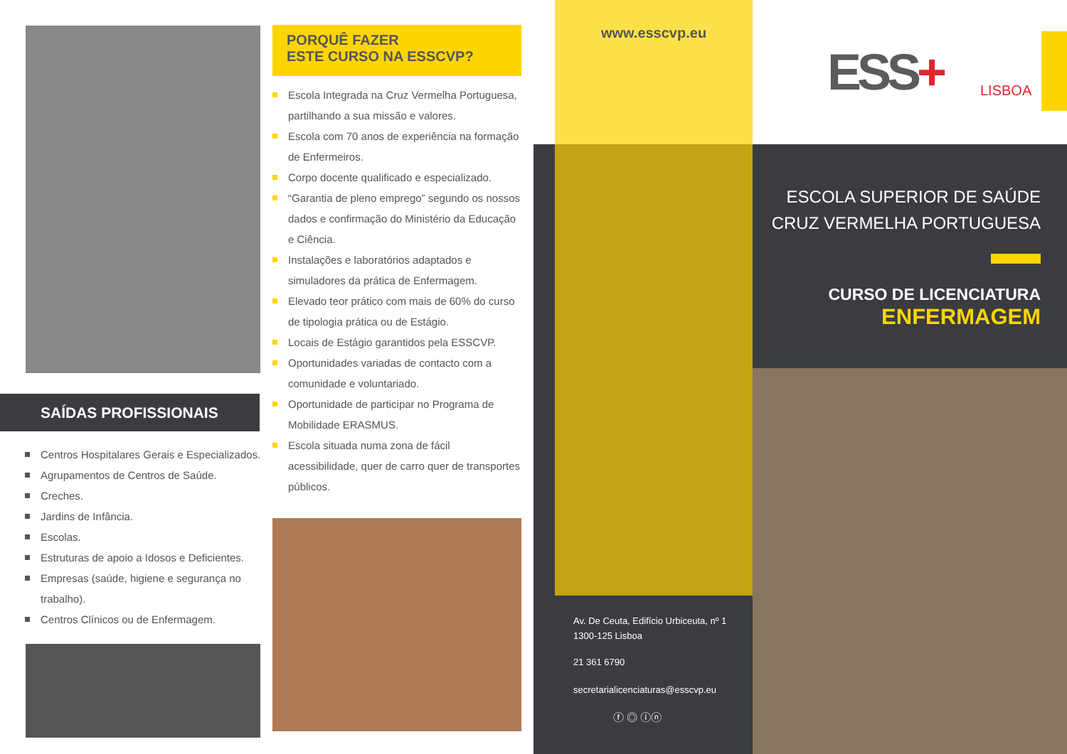SAÍDAS PROFISSIONAIS
Centros Hospitalares Gerais e Especializados.
Agrupamentos de Centros de Saúde.
Creches.
Jardins de Infância.
Escolas.
Estruturas de apoio a Idosos e Deficientes.
Empresas (saúde, higiene e segurança no trabalho).
Centros Clínicos ou de Enfermagem.
PORQUÊ FAZER
ESTE CURSO NA ESSCVP?
Escola Integrada na Cruz Vermelha Portuguesa, partilhando a sua missão e valores.
Escola com 70 anos de experiência na formação de Enfermeiros.
Corpo docente qualificado e especializado.
“Garantia de pleno emprego” segundo os nossos dados e confirmação do Ministério da Educação e Ciência.
Instalações e laboratórios adaptados e simuladores da prática de Enfermagem.
Elevado teor prático com mais de 60% do curso de tipologia prática ou de Estágio.
Locais de Estágio garantidos pela ESSCVP.
Oportunidades variadas de contacto com a comunidade e voluntariado.
Oportunidade de participar no Programa de Mobilidade ERASMUS.
Escola situada numa zona de fácil acessibilidade, quer de carro quer de transportes públicos.
www.esscvp.eu
Av. De Ceuta, Edifício Urbiceuta, nº 1
1300-125 Lisboa
21 361 6790
secretarialicenciaturas@esscvp.eu
ⓕ ◎ ⓘⓝ
ESS+ LISBOA
ESCOLA SUPERIOR DE SAÚDE
CRUZ VERMELHA PORTUGUESA
CURSO DE LICENCIATURA
ENFERMAGEM